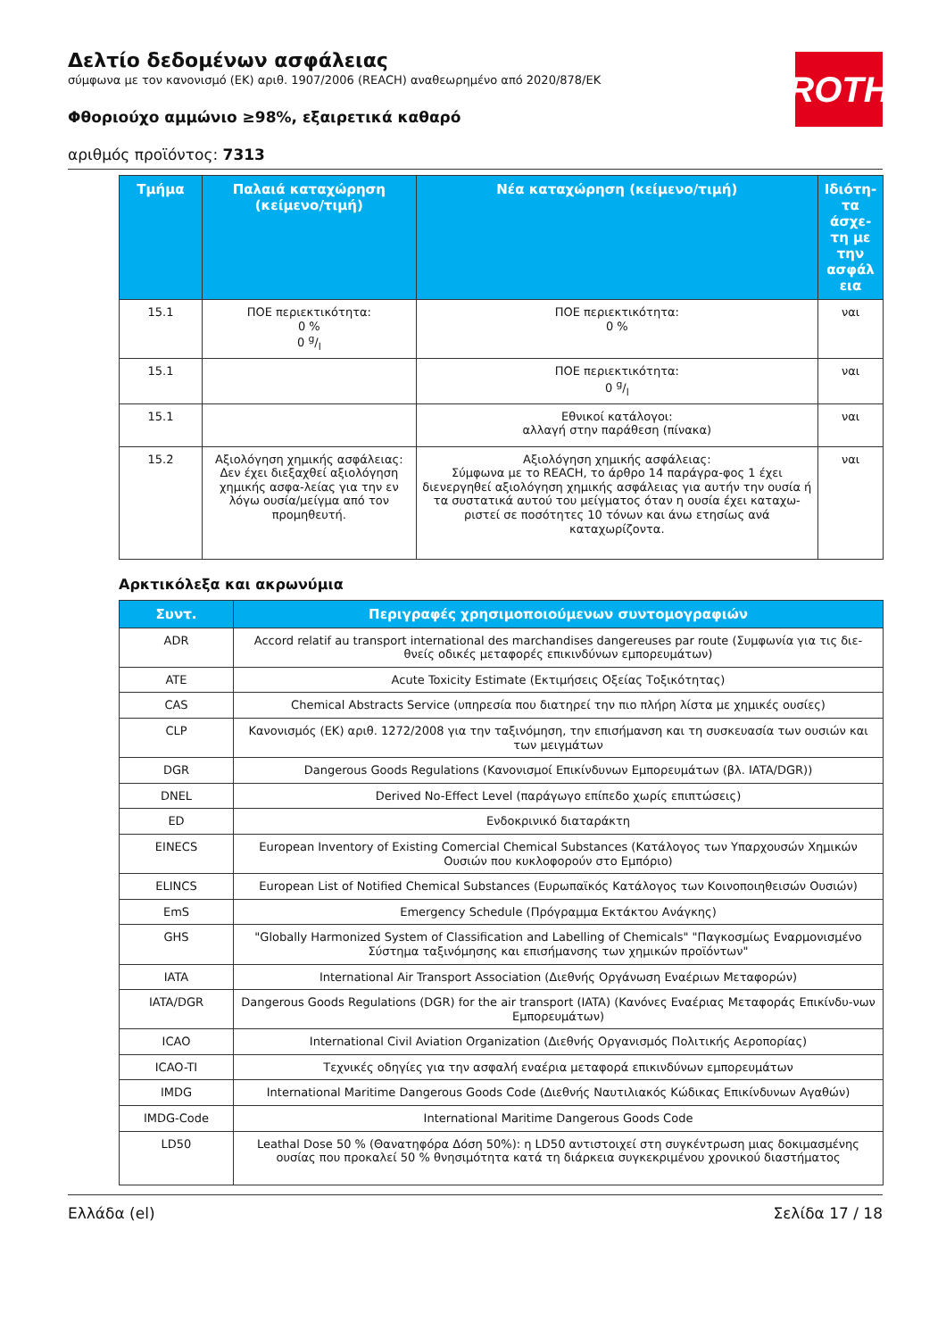ROTH
Δελτίο δεδομένων ασφάλειας
σύμφωνα με τον κανονισμό (ΕΚ) αριθ. 1907/2006 (REACH) αναθεωρημένο από 2020/878/ΕΚ
Φθοριούχο αμμώνιο ≥98%, εξαιρετικά καθαρό
αριθμός προϊόντος: 7313
| Τμήμα | Παλαιά καταχώρηση (κείμενο/τιμή) | Νέα καταχώρηση (κείμενο/τιμή) | Ιδιότη-τα άσχε-τη με την ασφάλ εια |
| --- | --- | --- | --- |
| 15.1 | ΠΟΕ περιεκτικότητα: 0 % 0 g/l | ΠΟΕ περιεκτικότητα: 0 % | ναι |
| 15.1 | | ΠΟΕ περιεκτικότητα: 0 g/l | ναι |
| 15.1 | | Εθνικοί κατάλογοι: αλλαγή στην παράθεση (πίνακα) | ναι |
| 15.2 | Αξιολόγηση χημικής ασφάλειας: Δεν έχει διεξαχθεί αξιολόγηση χημικής ασφα-λείας για την εν λόγω ουσία/μείγμα από τον προμηθευτή. | Αξιολόγηση χημικής ασφάλειας: Σύμφωνα με το REACH, το άρθρο 14 παράγρα-φος 1 έχει διενεργηθεί αξιολόγηση χημικής ασφάλειας για αυτήν την ουσία ή τα συστατικά αυτού του μείγματος όταν η ουσία έχει καταχω-ριστεί σε ποσότητες 10 τόνων και άνω ετησίως ανά καταχωρίζοντα. | ναι |
Αρκτικόλεξα και ακρωνύμια
| Συντ. | Περιγραφές χρησιμοποιούμενων συντομογραφιών |
| --- | --- |
| ADR | Accord relatif au transport international des marchandises dangereuses par route (Συμφωνία για τις διε-θνείς οδικές μεταφορές επικινδύνων εμπορευμάτων) |
| ATE | Acute Toxicity Estimate (Εκτιμήσεις Οξείας Τοξικότητας) |
| CAS | Chemical Abstracts Service (υπηρεσία που διατηρεί την πιο πλήρη λίστα με χημικές ουσίες) |
| CLP | Κανονισμός (ΕΚ) αριθ. 1272/2008 για την ταξινόμηση, την επισήμανση και τη συσκευασία των ουσιών και των μειγμάτων |
| DGR | Dangerous Goods Regulations (Κανονισμοί Επικίνδυνων Εμπορευμάτων (βλ. IATA/DGR)) |
| DNEL | Derived No-Effect Level (παράγωγο επίπεδο χωρίς επιπτώσεις) |
| ED | Ενδοκρινικό διαταράκτη |
| EINECS | European Inventory of Existing Comercial Chemical Substances (Κατάλογος των Υπαρχουσών Χημικών Ουσιών που κυκλοφορούν στο Εμπόριο) |
| ELINCS | European List of Notified Chemical Substances (Ευρωπαϊκός Κατάλογος των Κοινοποιηθεισών Ουσιών) |
| EmS | Emergency Schedule (Πρόγραμμα Εκτάκτου Ανάγκης) |
| GHS | "Globally Harmonized System of Classification and Labelling of Chemicals" "Παγκοσμίως Εναρμονισμένο Σύστημα ταξινόμησης και επισήμανσης των χημικών προϊόντων" |
| IATA | International Air Transport Association (Διεθνής Οργάνωση Εναέριων Μεταφορών) |
| IATA/DGR | Dangerous Goods Regulations (DGR) for the air transport (IATA) (Κανόνες Εναέριας Μεταφοράς Επικίνδυ-νων Εμπορευμάτων) |
| ICAO | International Civil Aviation Organization (Διεθνής Οργανισμός Πολιτικής Αεροπορίας) |
| ICAO-TI | Τεχνικές οδηγίες για την ασφαλή εναέρια μεταφορά επικινδύνων εμπορευμάτων |
| IMDG | International Maritime Dangerous Goods Code (Διεθνής Ναυτιλιακός Κώδικας Επικίνδυνων Αγαθών) |
| IMDG-Code | International Maritime Dangerous Goods Code |
| LD50 | Leathal Dose 50 % (Θανατηφόρα Δόση 50%): η LD50 αντιστοιχεί στη συγκέντρωση μιας δοκιμασμένης ουσίας που προκαλεί 50 % θνησιμότητα κατά τη διάρκεια συγκεκριμένου χρονικού διαστήματος |
Ελλάδα (el) Σελίδα 17 / 18